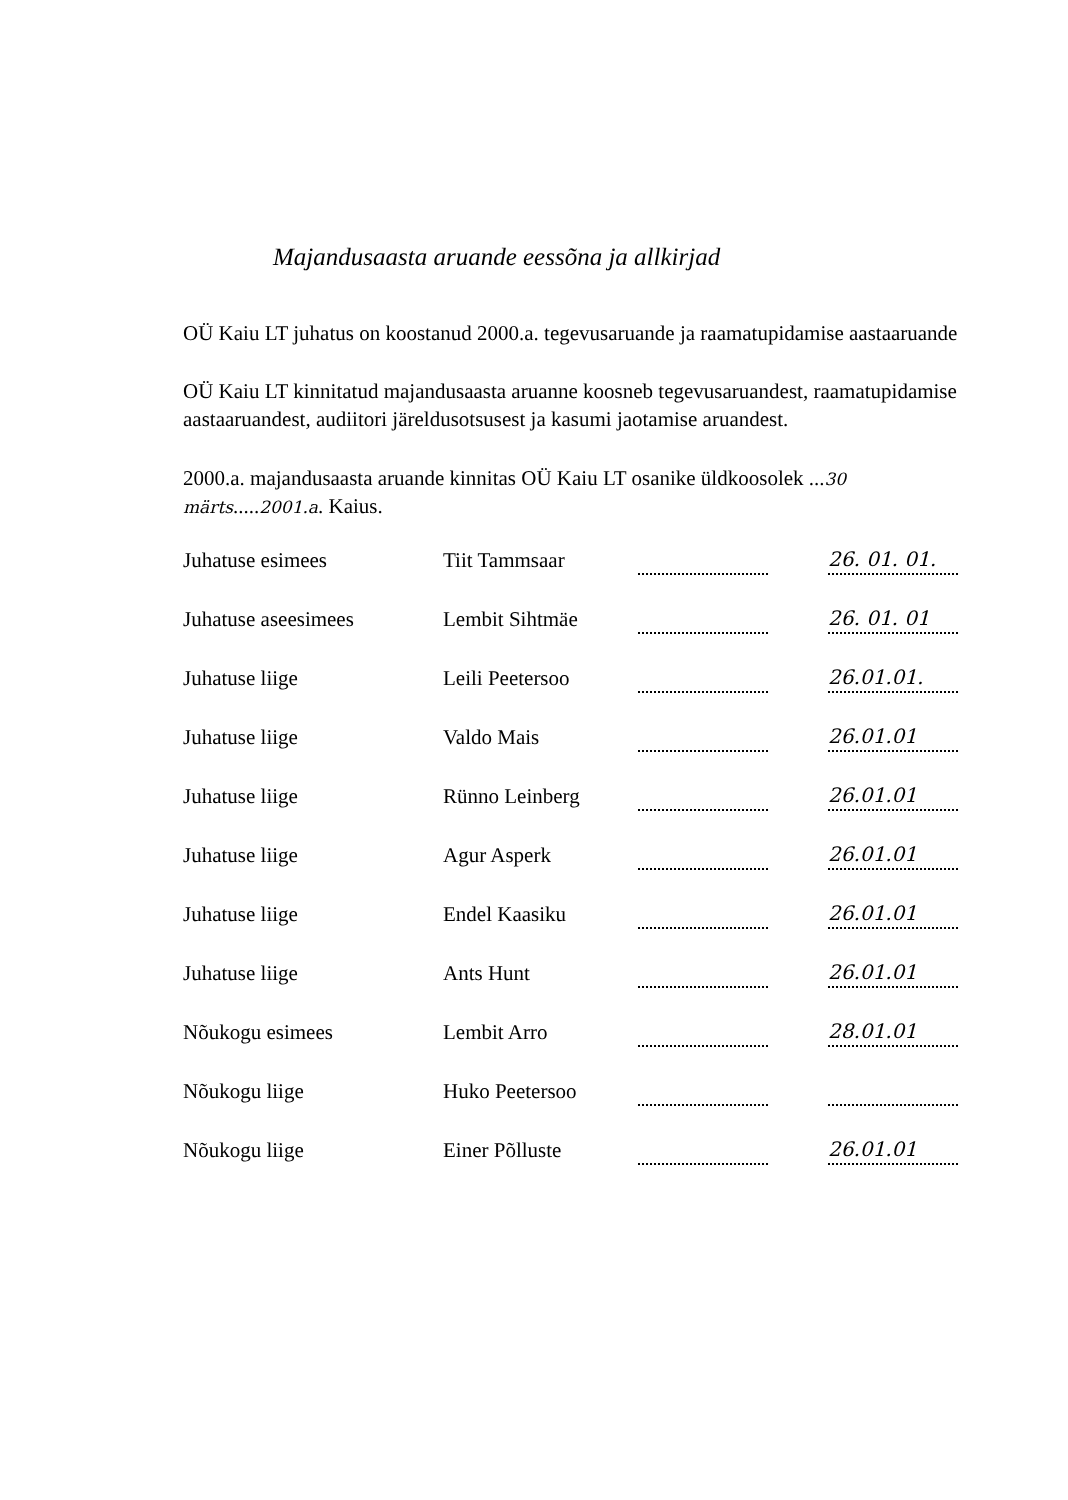Majandusaasta aruande eessõna ja allkirjad
OÜ Kaiu LT juhatus on koostanud 2000.a. tegevusaruande ja raamatupidamise aastaaruande
OÜ Kaiu LT kinnitatud majandusaasta aruanne koosneb tegevusaruandest, raamatupidamise aastaaruandest, audiitori järeldusotsusest ja kasumi jaotamise aruandest.
2000.a. majandusaasta aruande kinnitas OÜ Kaiu LT osanike üldkoosolek ...30 märts.....2001.a. Kaius.
| Juhatuse esimees | Tiit Tammsaar | | 26. 01. 01. |
| Juhatuse aseesimees | Lembit Sihtmäe | | 26. 01. 01 |
| Juhatuse liige | Leili Peetersoo | | 26.01.01. |
| Juhatuse liige | Valdo Mais | | 26.01.01 |
| Juhatuse liige | Rünno Leinberg | | 26.01.01 |
| Juhatuse liige | Agur Asperk | | 26.01.01 |
| Juhatuse liige | Endel Kaasiku | | 26.01.01 |
| Juhatuse liige | Ants Hunt | | 26.01.01 |
| Nõukogu esimees | Lembit Arro | | 28.01.01 |
| Nõukogu liige | Huko Peetersoo | | |
| Nõukogu liige | Einer Põlluste | | 26.01.01 |